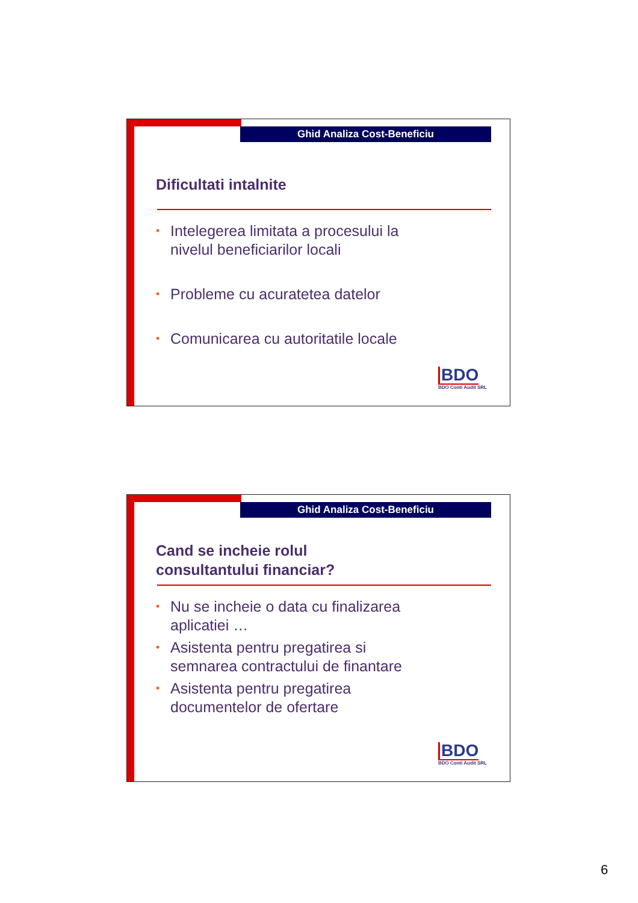Ghid Analiza Cost-Beneficiu
Dificultati intalnite
• Intelegerea limitata a procesului la
nivelul beneficiarilor locali
• Probleme cu acuratetea datelor
• Comunicarea cu autoritatile locale
BDO
BDO Conti Audit SRL
Ghid Analiza Cost-Beneficiu
Cand se incheie rolul
consultantului financiar?
• Nu se incheie o data cu finalizarea
aplicatiei …
• Asistenta pentru pregatirea si
semnarea contractului de finantare
• Asistenta pentru pregatirea
documentelor de ofertare
BDO
BDO Conti Audit SRL
6